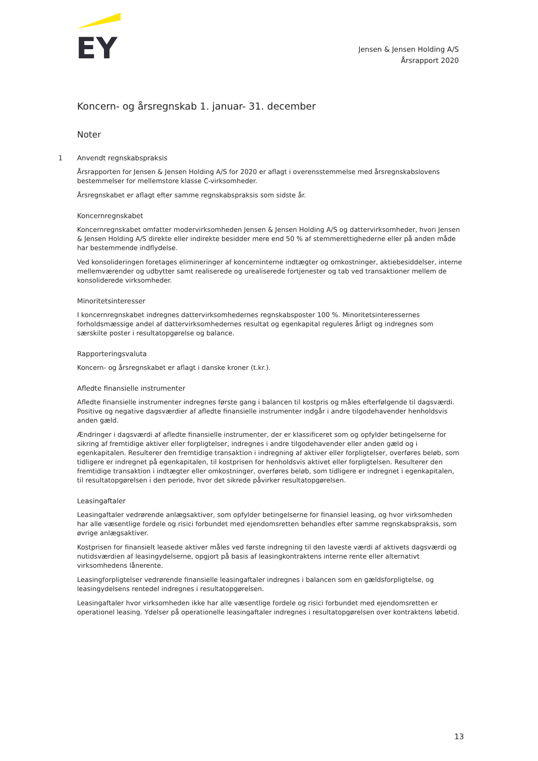EY
Jensen & Jensen Holding A/S
Årsrapport 2020
Koncern- og årsregnskab 1. januar- 31. december
Noter
1 Anvendt regnskabspraksis
Årsrapporten for Jensen & Jensen Holding A/S for 2020 er aflagt i overensstemmelse med årsregnskabslovens bestemmelser for mellemstore klasse C-virksomheder.
Årsregnskabet er aflagt efter samme regnskabspraksis som sidste år.
Koncernregnskabet
Koncernregnskabet omfatter modervirksomheden Jensen & Jensen Holding A/S og dattervirksomheder, hvori Jensen & Jensen Holding A/S direkte eller indirekte besidder mere end 50 % af stemmerettighederne eller på anden måde har bestemmende indflydelse.
Ved konsolideringen foretages elimineringer af koncerninterne indtægter og omkostninger, aktiebesiddelser, interne mellemværender og udbytter samt realiserede og urealiserede fortjenester og tab ved transaktioner mellem de konsoliderede virksomheder.
Minoritetsinteresser
I koncernregnskabet indregnes dattervirksomhedernes regnskabsposter 100 %. Minoritetsinteressernes forholdsmæssige andel af dattervirksomhedernes resultat og egenkapital reguleres årligt og indregnes som særskilte poster i resultatopgørelse og balance.
Rapporteringsvaluta
Koncern- og årsregnskabet er aflagt i danske kroner (t.kr.).
Afledte finansielle instrumenter
Afledte finansielle instrumenter indregnes første gang i balancen til kostpris og måles efterfølgende til dagsværdi. Positive og negative dagsværdier af afledte finansielle instrumenter indgår i andre tilgodehavender henholdsvis anden gæld.
Ændringer i dagsværdi af afledte finansielle instrumenter, der er klassificeret som og opfylder betingelserne for sikring af fremtidige aktiver eller forpligtelser, indregnes i andre tilgodehavender eller anden gæld og i egenkapitalen. Resulterer den fremtidige transaktion i indregning af aktiver eller forpligtelser, overføres beløb, som tidligere er indregnet på egenkapitalen, til kostprisen for henholdsvis aktivet eller forpligtelsen. Resulterer den fremtidige transaktion i indtægter eller omkostninger, overføres beløb, som tidligere er indregnet i egenkapitalen, til resultatopgørelsen i den periode, hvor det sikrede påvirker resultatopgørelsen.
Leasingaftaler
Leasingaftaler vedrørende anlægsaktiver, som opfylder betingelserne for finansiel leasing, og hvor virksomheden har alle væsentlige fordele og risici forbundet med ejendomsretten behandles efter samme regnskabspraksis, som øvrige anlægsaktiver.
Kostprisen for finansielt leasede aktiver måles ved første indregning til den laveste værdi af aktivets dagsværdi og nutidsværdien af leasingydelserne, opgjort på basis af leasingkontraktens interne rente eller alternativt virksomhedens lånerente.
Leasingforpligtelser vedrørende finansielle leasingaftaler indregnes i balancen som en gældsforpligtelse, og leasingydelsens rentedel indregnes i resultatopgørelsen.
Leasingaftaler hvor virksomheden ikke har alle væsentlige fordele og risici forbundet med ejendomsretten er operationel leasing. Ydelser på operationelle leasingaftaler indregnes i resultatopgørelsen over kontraktens løbetid.
13